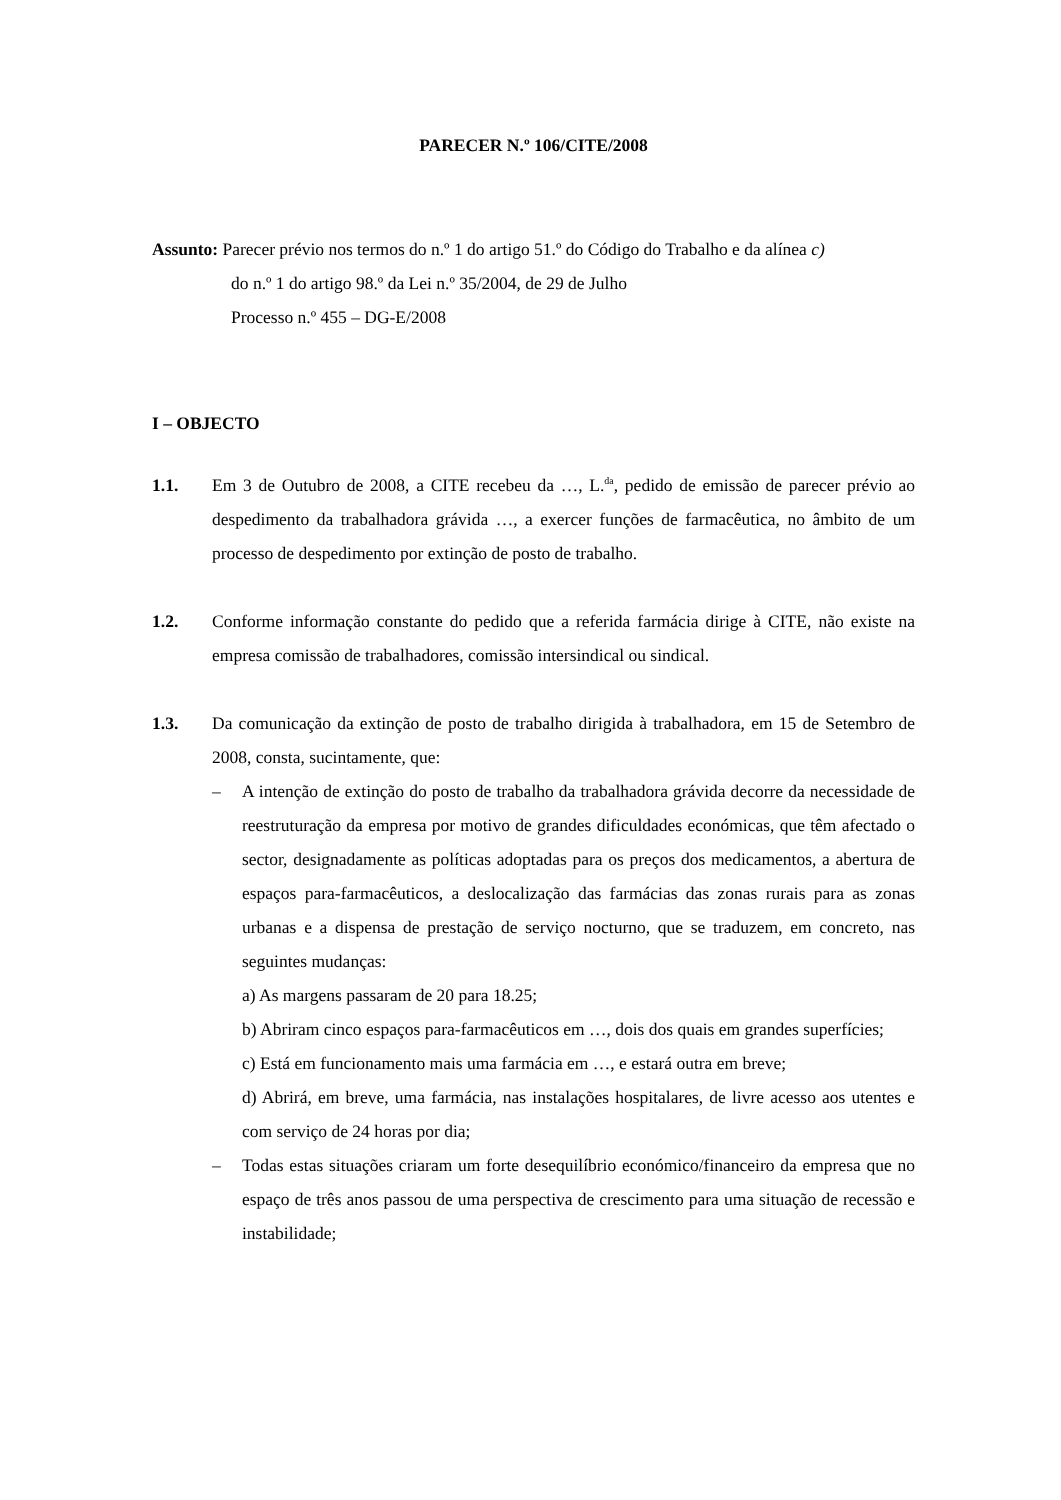PARECER N.º 106/CITE/2008
Assunto: Parecer prévio nos termos do n.º 1 do artigo 51.º do Código do Trabalho e da alínea c)
do n.º 1 do artigo 98.º da Lei n.º 35/2004, de 29 de Julho
Processo n.º 455 – DG-E/2008
I – OBJECTO
1.1. Em 3 de Outubro de 2008, a CITE recebeu da …, L.<sup>da</sup>, pedido de emissão de parecer prévio ao despedimento da trabalhadora grávida …, a exercer funções de farmacêutica, no âmbito de um processo de despedimento por extinção de posto de trabalho.
1.2. Conforme informação constante do pedido que a referida farmácia dirige à CITE, não existe na empresa comissão de trabalhadores, comissão intersindical ou sindical.
1.3. Da comunicação da extinção de posto de trabalho dirigida à trabalhadora, em 15 de Setembro de 2008, consta, sucintamente, que:
– A intenção de extinção do posto de trabalho da trabalhadora grávida decorre da necessidade de reestruturação da empresa por motivo de grandes dificuldades económicas, que têm afectado o sector, designadamente as políticas adoptadas para os preços dos medicamentos, a abertura de espaços para-farmacêuticos, a deslocalização das farmácias das zonas rurais para as zonas urbanas e a dispensa de prestação de serviço nocturno, que se traduzem, em concreto, nas seguintes mudanças:
a) As margens passaram de 20 para 18.25;
b) Abriram cinco espaços para-farmacêuticos em …, dois dos quais em grandes superfícies;
c) Está em funcionamento mais uma farmácia em …, e estará outra em breve;
d) Abrirá, em breve, uma farmácia, nas instalações hospitalares, de livre acesso aos utentes e com serviço de 24 horas por dia;
– Todas estas situações criaram um forte desequilíbrio económico/financeiro da empresa que no espaço de três anos passou de uma perspectiva de crescimento para uma situação de recessão e instabilidade;